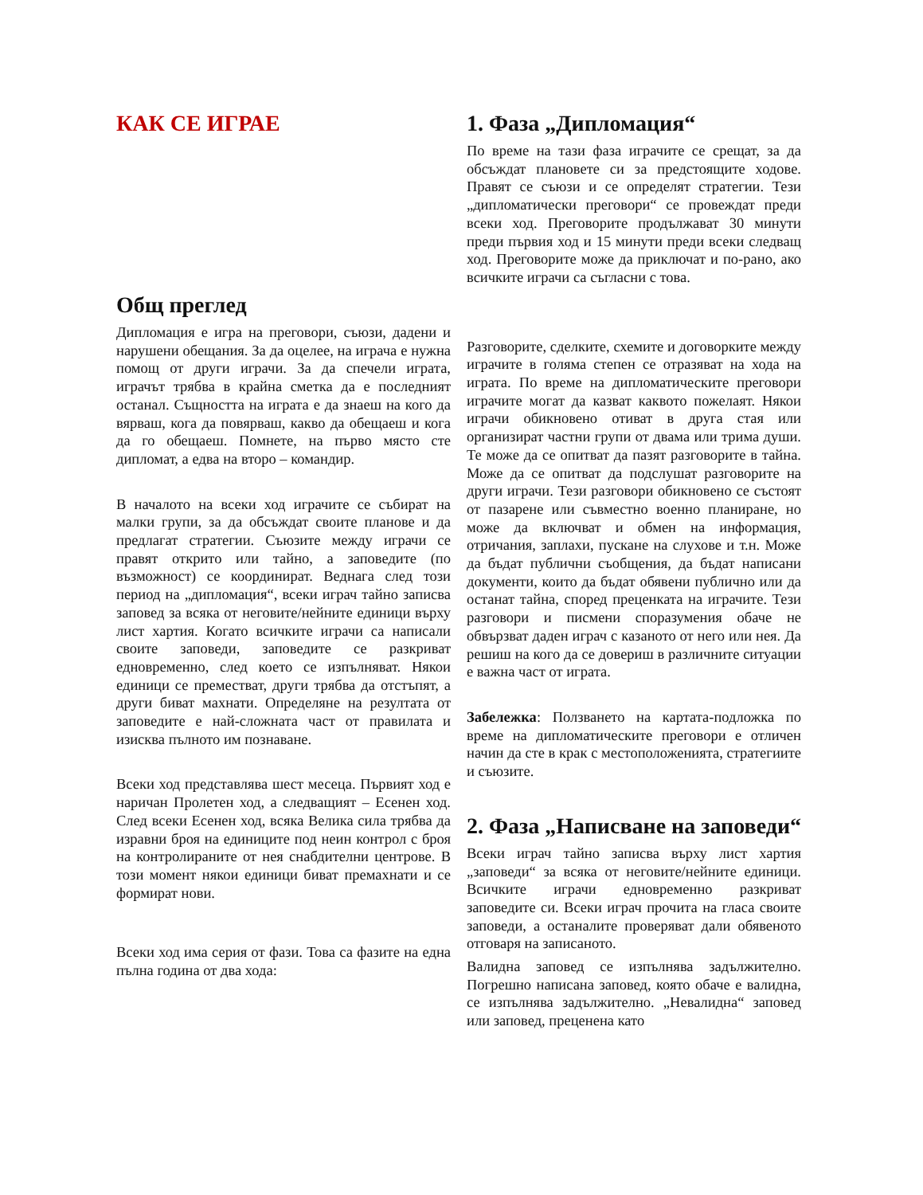КАК СЕ ИГРАЕ
Общ преглед
Дипломация е игра на преговори, съюзи, дадени и нарушени обещания. За да оцелее, на играча е нужна помощ от други играчи. За да спечели играта, играчът трябва в крайна сметка да е последният останал. Същността на играта е да знаеш на кого да вярваш, кога да повярваш, какво да обещаеш и кога да го обещаеш. Помнете, на първо място сте дипломат, а едва на второ – командир.
В началото на всеки ход играчите се събират на малки групи, за да обсъждат своите планове и да предлагат стратегии. Съюзите между играчи се правят открито или тайно, а заповедите (по възможност) се координират. Веднага след този период на „дипломация“, всеки играч тайно записва заповед за всяка от неговите/нейните единици върху лист хартия. Когато всичките играчи са написали своите заповеди, заповедите се разкриват едновременно, след което се изпълняват. Някои единици се преместват, други трябва да отстъпят, а други биват махнати. Определяне на резултата от заповедите е най-сложната част от правилата и изисква пълното им познаване.
Всеки ход представлява шест месеца. Първият ход е наричан Пролетен ход, а следващият – Есенен ход. След всеки Есенен ход, всяка Велика сила трябва да изравни броя на единиците под неин контрол с броя на контролираните от нея снабдителни центрове. В този момент някои единици биват премахнати и се формират нови.
Всеки ход има серия от фази. Това са фазите на една пълна година от два хода:
1. Фаза „Дипломация“
По време на тази фаза играчите се срещат, за да обсъждат плановете си за предстоящите ходове. Правят се съюзи и се определят стратегии. Тези „дипломатически преговори“ се провеждат преди всеки ход. Преговорите продължават 30 минути преди първия ход и 15 минути преди всеки следващ ход. Преговорите може да приключат и по-рано, ако всичките играчи са съгласни с това.
Разговорите, сделките, схемите и договорките между играчите в голяма степен се отразяват на хода на играта. По време на дипломатическите преговори играчите могат да казват каквото пожелаят. Някои играчи обикновено отиват в друга стая или организират частни групи от двама или трима души. Те може да се опитват да пазят разговорите в тайна. Може да се опитват да подслушат разговорите на други играчи. Тези разговори обикновено се състоят от пазарене или съвместно военно планиране, но може да включват и обмен на информация, отричания, заплахи, пускане на слухове и т.н. Може да бъдат публични съобщения, да бъдат написани документи, които да бъдат обявени публично или да останат тайна, според преценката на играчите. Тези разговори и писмени споразумения обаче не обвързват даден играч с казаното от него или нея. Да решиш на кого да се довериш в различните ситуации е важна част от играта.
Забележка: Ползването на картата-подложка по време на дипломатическите преговори е отличен начин да сте в крак с местоположенията, стратегиите и съюзите.
2. Фаза „Написване на заповеди“
Всеки играч тайно записва върху лист хартия „заповеди“ за всяка от неговите/нейните единици. Всичките играчи едновременно разкриват заповедите си. Всеки играч прочита на гласа своите заповеди, а останалите проверяват дали обявеното отговаря на записаното.
Валидна заповед се изпълнява задължително. Погрешно написана заповед, която обаче е валидна, се изпълнява задължително. „Невалидна“ заповед или заповед, преценена като